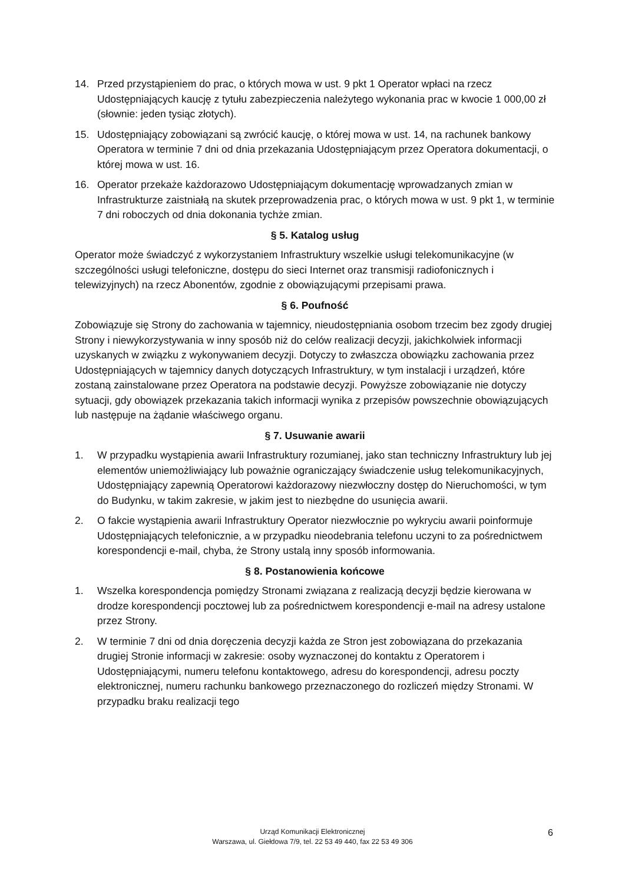14. Przed przystąpieniem do prac, o których mowa w ust. 9 pkt 1 Operator wpłaci na rzecz Udostępniających kaucję z tytułu zabezpieczenia należytego wykonania prac w kwocie 1 000,00 zł (słownie: jeden tysiąc złotych).
15. Udostępniający zobowiązani są zwrócić kaucję, o której mowa w ust. 14, na rachunek bankowy Operatora w terminie 7 dni od dnia przekazania Udostępniającym przez Operatora dokumentacji, o której mowa w ust. 16.
16. Operator przekaże każdorazowo Udostępniającym dokumentację wprowadzanych zmian w Infrastrukturze zaistniałą na skutek przeprowadzenia prac, o których mowa w ust. 9 pkt 1, w terminie 7 dni roboczych od dnia dokonania tychże zmian.
§ 5. Katalog usług
Operator może świadczyć z wykorzystaniem Infrastruktury wszelkie usługi telekomunikacyjne (w szczególności usługi telefoniczne, dostępu do sieci Internet oraz transmisji radiofonicznych i telewizyjnych) na rzecz Abonentów, zgodnie z obowiązującymi przepisami prawa.
§ 6. Poufność
Zobowiązuje się Strony do zachowania w tajemnicy, nieudostępniania osobom trzecim bez zgody drugiej Strony i niewykorzystywania w inny sposób niż do celów realizacji decyzji, jakichkolwiek informacji uzyskanych w związku z wykonywaniem decyzji. Dotyczy to zwłaszcza obowiązku zachowania przez Udostępniających w tajemnicy danych dotyczących Infrastruktury, w tym instalacji i urządzeń, które zostaną zainstalowane przez Operatora na podstawie decyzji. Powyższe zobowiązanie nie dotyczy sytuacji, gdy obowiązek przekazania takich informacji wynika z przepisów powszechnie obowiązujących lub następuje na żądanie właściwego organu.
§ 7. Usuwanie awarii
1. W przypadku wystąpienia awarii Infrastruktury rozumianej, jako stan techniczny Infrastruktury lub jej elementów uniemożliwiający lub poważnie ograniczający świadczenie usług telekomunikacyjnych, Udostępniający zapewnią Operatorowi każdorazowy niezwłoczny dostęp do Nieruchomości, w tym do Budynku, w takim zakresie, w jakim jest to niezbędne do usunięcia awarii.
2. O fakcie wystąpienia awarii Infrastruktury Operator niezwłocznie po wykryciu awarii poinformuje Udostępniających telefonicznie, a w przypadku nieodebrania telefonu uczyni to za pośrednictwem korespondencji e-mail, chyba, że Strony ustalą inny sposób informowania.
§ 8. Postanowienia końcowe
1. Wszelka korespondencja pomiędzy Stronami związana z realizacją decyzji będzie kierowana w drodze korespondencji pocztowej lub za pośrednictwem korespondencji e-mail na adresy ustalone przez Strony.
2. W terminie 7 dni od dnia doręczenia decyzji każda ze Stron jest zobowiązana do przekazania drugiej Stronie informacji w zakresie: osoby wyznaczonej do kontaktu z Operatorem i Udostępniającymi, numeru telefonu kontaktowego, adresu do korespondencji, adresu poczty elektronicznej, numeru rachunku bankowego przeznaczonego do rozliczeń między Stronami. W przypadku braku realizacji tego
Urząd Komunikacji Elektronicznej
Warszawa, ul. Giełdowa 7/9, tel. 22 53 49 440, fax 22 53 49 306
6